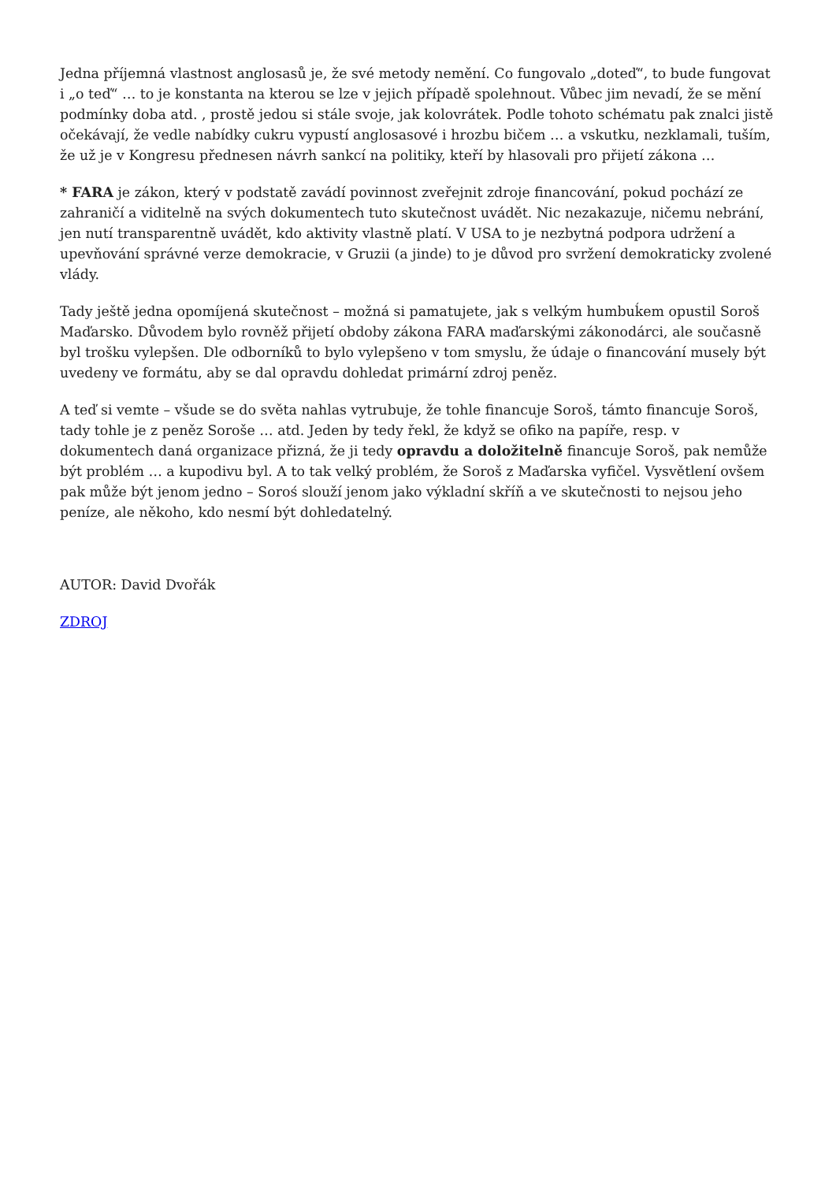Jedna příjemná vlastnost anglosasů je, že své metody nemění. Co fungovalo „doteď“, to bude fungovat i „o teď“ … to je konstanta na kterou se lze v jejich případě spolehnout. Vůbec jim nevadí, že se mění podmínky doba atd. , prostě jedou si stále svoje, jak kolovrátek. Podle tohoto schématu pak znalci jistě očekávají, že vedle nabídky cukru vypustí anglosasové i hrozbu bičem … a vskutku, nezklamali, tuším, že už je v Kongresu přednesen návrh sankcí na politiky, kteří by hlasovali pro přijetí zákona …
* FARA je zákon, který v podstatě zavádí povinnost zveřejnit zdroje financování, pokud pochází ze zahraničí a viditelně na svých dokumentech tuto skutečnost uvádět. Nic nezakazuje, ničemu nebrání, jen nutí transparentně uvádět, kdo aktivity vlastně platí. V USA to je nezbytná podpora udržení a upevňování správné verze demokracie, v Gruzii (a jinde) to je důvod pro svržení demokraticky zvolené vlády.
Tady ještě jedna opomíjená skutečnost – možná si pamatujete, jak s velkým humbuḱem opustil Soroš Maďarsko. Důvodem bylo rovněž přijetí obdoby zákona FARA maďarskými zákonodárci, ale současně byl trošku vylepšen. Dle odborníků to bylo vylepšeno v tom smyslu, že údaje o financování musely být uvedeny ve formátu, aby se dal opravdu dohledat primární zdroj peněz.
A teď si vemte – všude se do světa nahlas vytrubuje, že tohle financuje Soroš, támto financuje Soroš, tady tohle je z peněz Soroše … atd. Jeden by tedy řekl, že když se ofiko na papíře, resp. v dokumentech daná organizace přizná, že ji tedy opravdu a doložitelně financuje Soroš, pak nemůže být problém … a kupodivu byl. A to tak velký problém, že Soroš z Maďarska vyfičel. Vysvětlení ovšem pak může být jenom jedno – Soroś slouží jenom jako výkladní skříň a ve skutečnosti to nejsou jeho peníze, ale někoho, kdo nesmí být dohledatelný.
AUTOR: David Dvořák
ZDROJ